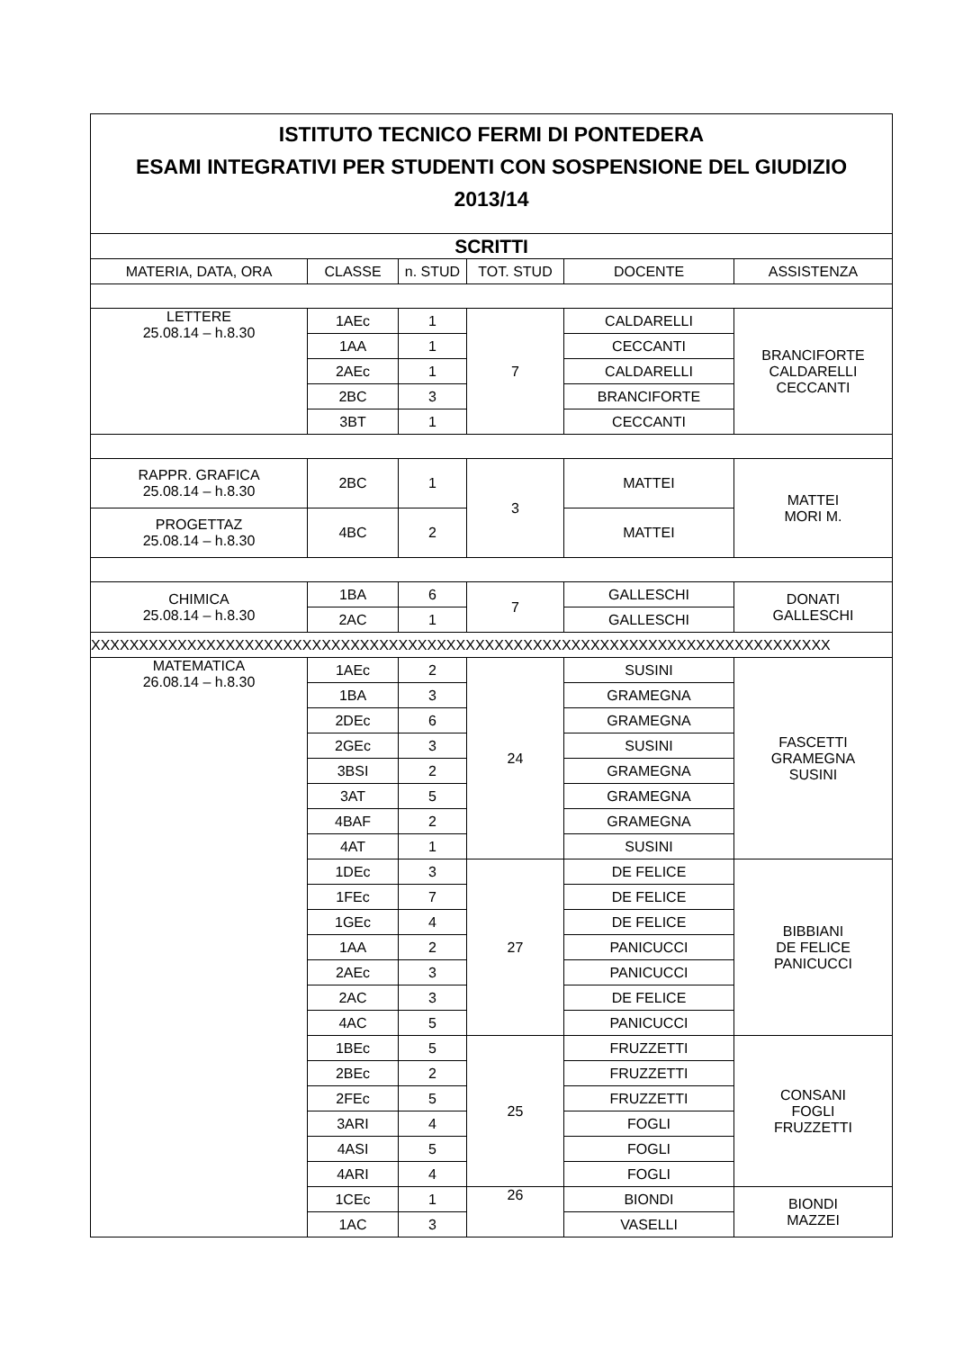| ISTITUTO TECNICO FERMI DI PONTEDERA ESAMI INTEGRATIVI PER STUDENTI CON SOSPENSIONE DEL GIUDIZIO 2013/14 | | | | | |
| SCRITTI | | | | | |
| MATERIA, DATA, ORA | CLASSE | n. STUD | TOT. STUD | DOCENTE | ASSISTENZA |
| LETTERE 25.08.14 – h.8.30 | 1AEc | 1 | 7 | CALDARELLI | BRANCIFORTE CALDARELLI CECCANTI |
| | 1AA | 1 | | CECCANTI | |
| | 2AEc | 1 | | CALDARELLI | |
| | 2BC | 3 | | BRANCIFORTE | |
| | 3BT | 1 | | CECCANTI | |
| RAPPR. GRAFICA 25.08.14 – h.8.30 | 2BC | 1 | 3 | MATTEI | MATTEI MORI M. |
| PROGETTAZ 25.08.14 – h.8.30 | 4BC | 2 | | MATTEI | |
| CHIMICA 25.08.14 – h.8.30 | 1BA | 6 | 7 | GALLESCHI | DONATI GALLESCHI |
| | 2AC | 1 | | GALLESCHI | |
| XXXXXXXXXXXXXXXXXXXXXXXXXXXXXXXXXXXXXXXXXXXXXXXXXXXXXXXXXXXXXXXXXXXXXXXXXXXXX | | | | | |
| MATEMATICA 26.08.14 – h.8.30 | 1AEc | 2 | 24 | SUSINI | FASCETTI GRAMEGNA SUSINI |
| | 1BA | 3 | | GRAMEGNA | |
| | 2DEc | 6 | | GRAMEGNA | |
| | 2GEc | 3 | | SUSINI | |
| | 3BSI | 2 | | GRAMEGNA | |
| | 3AT | 5 | | GRAMEGNA | |
| | 4BAF | 2 | | GRAMEGNA | |
| | 4AT | 1 | | SUSINI | |
| | 1DEc | 3 | 27 | DE FELICE | BIBBIANI DE FELICE PANICUCCI |
| | 1FEc | 7 | | DE FELICE | |
| | 1GEc | 4 | | DE FELICE | |
| | 1AA | 2 | | PANICUCCI | |
| | 2AEc | 3 | | PANICUCCI | |
| | 2AC | 3 | | DE FELICE | |
| | 4AC | 5 | | PANICUCCI | |
| | 1BEc | 5 | 25 | FRUZZETTI | CONSANI FOGLI FRUZZETTI |
| | 2BEc | 2 | | FRUZZETTI | |
| | 2FEc | 5 | | FRUZZETTI | |
| | 3ARI | 4 | | FOGLI | |
| | 4ASI | 5 | | FOGLI | |
| | 4ARI | 4 | | FOGLI | |
| | 1CEc | 1 | 26 | BIONDI | BIONDI MAZZEI |
| | 1AC | 3 | | VASELLI | |